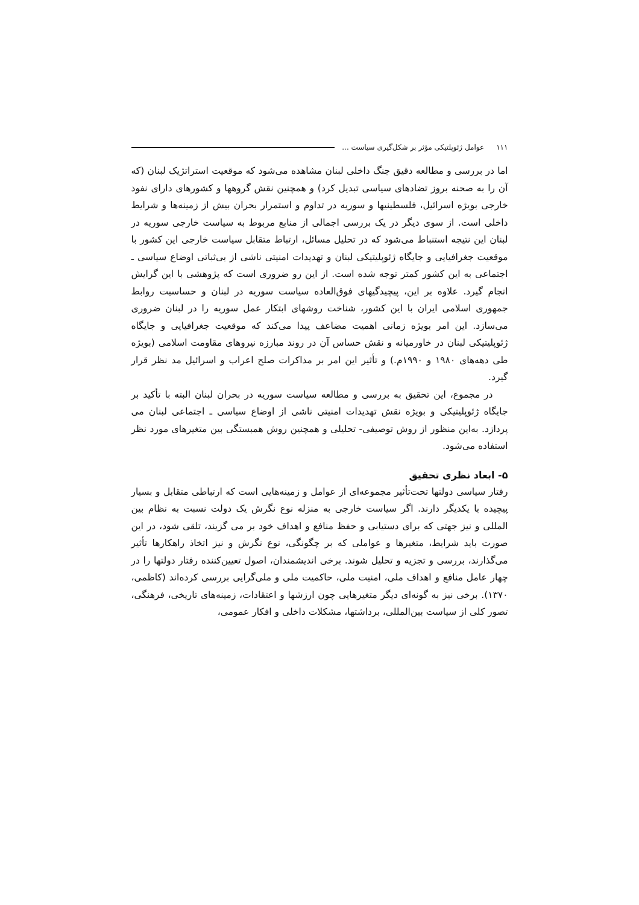۱۱۱ عوامل ژئوپلتیکی مؤثر بر شکل‌گیری سیاست ...
اما در بررسی و مطالعه دقیق جنگ داخلی لبنان مشاهده می‌شود که موقعیت استراتژیک لبنان (که آن را به صحنه بروز تضادهای سیاسی تبدیل کرد) و همچنین نقش گروهها و کشورهای دارای نفوذ خارجی بویژه اسرائیل، فلسطینیها و سوریه در تداوم و استمرار بحران بیش از زمینه‌ها و شرایط داخلی است. از سوی دیگر در یک بررسی اجمالی از منابع مربوط به سیاست خارجی سوریه در لبنان این نتیجه استنباط می‌شود که در تحلیل مسائل، ارتباط متقابل سیاست خارجی این کشور با موقعیت جغرافیایی و جایگاه ژئوپلیتیکی لبنان و تهدیدات امنیتی ناشی از بی‌ثباتی اوضاع سیاسی ـ اجتماعی به این کشور کمتر توجه شده است. از این رو ضروری است که پژوهشی با این گرایش انجام گیرد. علاوه بر این، پیچیدگیهای فوق‌العاده سیاست سوریه در لبنان و حساسیت روابط جمهوری اسلامی ایران با این کشور، شناخت روشهای ابتکار عمل سوریه را در لبنان ضروری می‌سازد. این امر بویژه زمانی اهمیت مضاعف پیدا می‌کند که موقعیت جغرافیایی و جایگاه ژئوپلیتیکی لبنان در خاورمیانه و نقش حساس آن در روند مبارزه نیروهای مقاومت اسلامی (بویژه طی دهه‌های ۱۹۸۰ و ۱۹۹۰م.) و تأثیر این امر بر مذاکرات صلح اعراب و اسرائیل مد نظر قرار گیرد.
در مجموع، این تحقیق به بررسی و مطالعه سیاست سوریه در بحران لبنان البته با تأکید بر جایگاه ژئوپلیتیکی و بویژه نقش تهدیدات امنیتی ناشی از اوضاع سیاسی ـ اجتماعی لبنان می پردازد. به‌این منظور از روش توصیفی- تحلیلی و همچنین روش همبستگی بین متغیرهای مورد نظر استفاده می‌شود.
۵- ابعاد نظری تحقیق
رفتار سیاسی دولتها تحت‌تأثیر مجموعه‌ای از عوامل و زمینه‌هایی است که ارتباطی متقابل و بسیار پیچیده با یکدیگر دارند. اگر سیاست خارجی به منزله نوع نگرش یک دولت نسبت به نظام بین المللی و نیز جهتی که برای دستیابی و حفظ منافع و اهداف خود بر می گزیند، تلقی شود، در این صورت باید شرایط، متغیرها و عواملی که بر چگونگی، نوع نگرش و نیز اتخاذ راهکارها تأثیر می‌گذارند، بررسی و تجزیه و تحلیل شوند. برخی اندیشمندان، اصول تعیین‌کننده رفتار دولتها را در چهار عامل منافع و اهداف ملی، امنیت ملی، حاکمیت ملی و ملی‌گرایی بررسی کرده‌اند (کاظمی، ۱۳۷۰). برخی نیز به گونه‌ای دیگر متغیرهایی چون ارزشها و اعتقادات، زمینه‌های تاریخی، فرهنگی، تصور کلی از سیاست بین‌المللی، برداشتها، مشکلات داخلی و افکار عمومی،